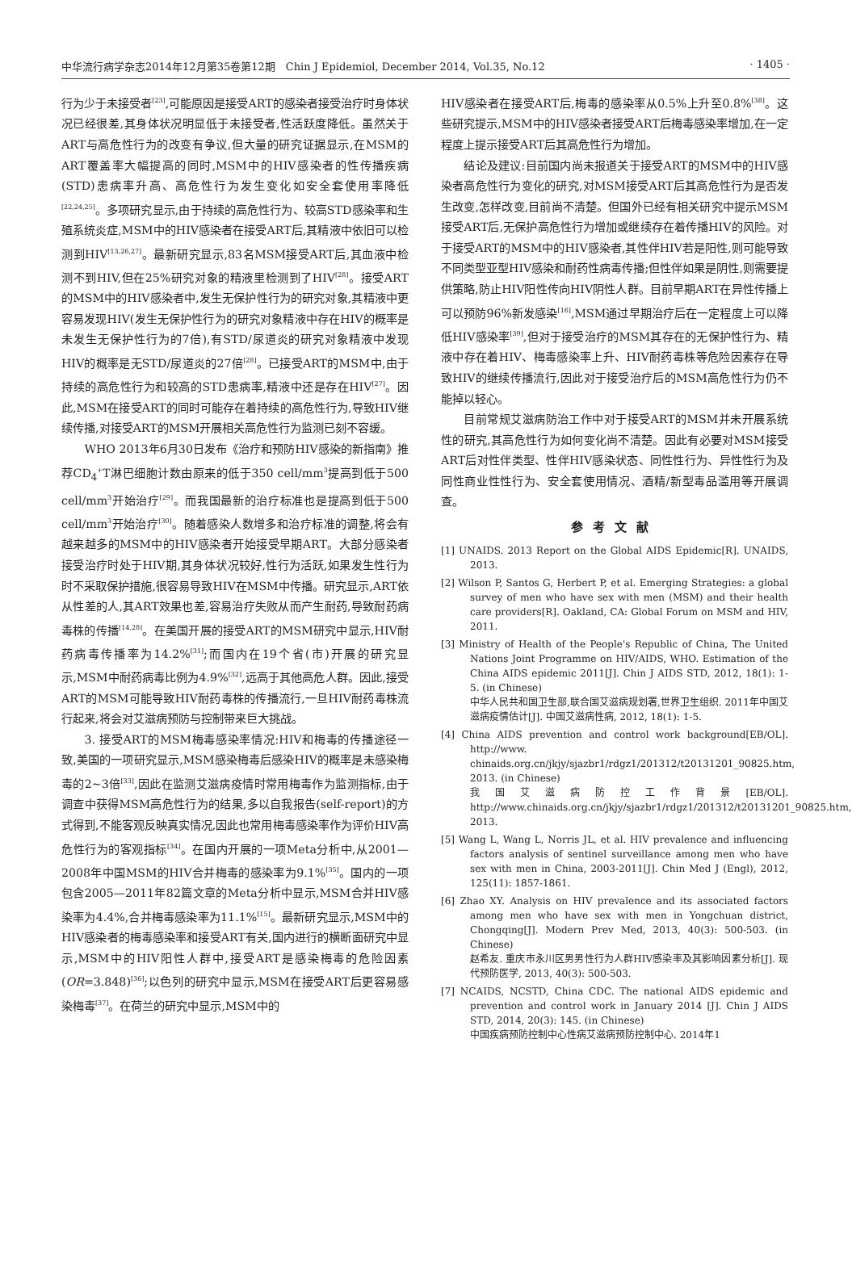中华流行病学杂志2014年12月第35卷第12期　Chin J Epidemiol, December 2014, Vol.35, No.12 · 1405 ·
行为少于未接受者<sup>[23]</sup>,可能原因是接受ART的感染者接受治疗时身体状况已经很差,其身体状况明显低于未接受者,性活跃度降低。虽然关于ART与高危性行为的改变有争议,但大量的研究证据显示,在MSM的ART覆盖率大幅提高的同时,MSM中的HIV感染者的性传播疾病(STD)患病率升高、高危性行为发生变化如安全套使用率降低<sup>[22,24,25]</sup>。多项研究显示,由于持续的高危性行为、较高STD感染率和生殖系统炎症,MSM中的HIV感染者在接受ART后,其精液中依旧可以检测到HIV<sup>[13,26,27]</sup>。最新研究显示,83名MSM接受ART后,其血液中检测不到HIV,但在25%研究对象的精液里检测到了HIV<sup>[28]</sup>。接受ART的MSM中的HIV感染者中,发生无保护性行为的研究对象,其精液中更容易发现HIV(发生无保护性行为的研究对象精液中存在HIV的概率是未发生无保护性行为的7倍),有STD/尿道炎的研究对象精液中发现HIV的概率是无STD/尿道炎的27倍<sup>[28]</sup>。已接受ART的MSM中,由于持续的高危性行为和较高的STD患病率,精液中还是存在HIV<sup>[27]</sup>。因此,MSM在接受ART的同时可能存在着持续的高危性行为,导致HIV继续传播,对接受ART的MSM开展相关高危性行为监测已刻不容缓。
WHO 2013年6月30日发布《治疗和预防HIV感染的新指南》推荐CD<sub>4</sub><sup>+</sup>T淋巴细胞计数由原来的低于350 cell/mm<sup>3</sup>提高到低于500 cell/mm<sup>3</sup>开始治疗<sup>[29]</sup>。而我国最新的治疗标准也是提高到低于500 cell/mm<sup>3</sup>开始治疗<sup>[30]</sup>。随着感染人数增多和治疗标准的调整,将会有越来越多的MSM中的HIV感染者开始接受早期ART。大部分感染者接受治疗时处于HIV期,其身体状况较好,性行为活跃,如果发生性行为时不采取保护措施,很容易导致HIV在MSM中传播。研究显示,ART依从性差的人,其ART效果也差,容易治疗失败从而产生耐药,导致耐药病毒株的传播<sup>[14,28]</sup>。在美国开展的接受ART的MSM研究中显示,HIV耐药病毒传播率为14.2%<sup>[31]</sup>;而国内在19个省(市)开展的研究显示,MSM中耐药病毒比例为4.9%<sup>[32]</sup>,远高于其他高危人群。因此,接受ART的MSM可能导致HIV耐药毒株的传播流行,一旦HIV耐药毒株流行起来,将会对艾滋病预防与控制带来巨大挑战。
3. 接受ART的MSM梅毒感染率情况:HIV和梅毒的传播途径一致,美国的一项研究显示,MSM感染梅毒后感染HIV的概率是未感染梅毒的2~3倍<sup>[33]</sup>,因此在监测艾滋病疫情时常用梅毒作为监测指标,由于调查中获得MSM高危性行为的结果,多以自我报告(self-report)的方式得到,不能客观反映真实情况,因此也常用梅毒感染率作为评价HIV高危性行为的客观指标<sup>[34]</sup>。在国内开展的一项Meta分析中,从2001—2008年中国MSM的HIV合并梅毒的感染率为9.1%<sup>[35]</sup>。国内的一项包含2005—2011年82篇文章的Meta分析中显示,MSM合并HIV感染率为4.4%,合并梅毒感染率为11.1%<sup>[15]</sup>。最新研究显示,MSM中的HIV感染者的梅毒感染率和接受ART有关,国内进行的横断面研究中显示,MSM中的HIV阳性人群中,接受ART是感染梅毒的危险因素(OR=3.848)<sup>[36]</sup>;以色列的研究中显示,MSM在接受ART后更容易感染梅毒<sup>[37]</sup>。在荷兰的研究中显示,MSM中的
HIV感染者在接受ART后,梅毒的感染率从0.5%上升至0.8%<sup>[38]</sup>。这些研究提示,MSM中的HIV感染者接受ART后梅毒感染率增加,在一定程度上提示接受ART后其高危性行为增加。
结论及建议:目前国内尚未报道关于接受ART的MSM中的HIV感染者高危性行为变化的研究,对MSM接受ART后其高危性行为是否发生改变,怎样改变,目前尚不清楚。但国外已经有相关研究中提示MSM接受ART后,无保护高危性行为增加或继续存在着传播HIV的风险。对于接受ART的MSM中的HIV感染者,其性伴HIV若是阳性,则可能导致不同类型亚型HIV感染和耐药性病毒传播;但性伴如果是阴性,则需要提供策略,防止HIV阳性传向HIV阴性人群。目前早期ART在异性传播上可以预防96%新发感染<sup>[16]</sup>,MSM通过早期治疗后在一定程度上可以降低HIV感染率<sup>[39]</sup>,但对于接受治疗的MSM其存在的无保护性行为、精液中存在着HIV、梅毒感染率上升、HIV耐药毒株等危险因素存在导致HIV的继续传播流行,因此对于接受治疗后的MSM高危性行为仍不能掉以轻心。
目前常规艾滋病防治工作中对于接受ART的MSM并未开展系统性的研究,其高危性行为如何变化尚不清楚。因此有必要对MSM接受ART后对性伴类型、性伴HIV感染状态、同性性行为、异性性行为及同性商业性性行为、安全套使用情况、酒精/新型毒品滥用等开展调查。
参考文献
[1] UNAIDS. 2013 Report on the Global AIDS Epidemic[R]. UNAIDS, 2013.
[2] Wilson P, Santos G, Herbert P, et al. Emerging Strategies: a global survey of men who have sex with men (MSM) and their health care providers[R]. Oakland, CA: Global Forum on MSM and HIV, 2011.
[3] Ministry of Health of the People's Republic of China, The United Nations Joint Programme on HIV/AIDS, WHO. Estimation of the China AIDS epidemic 2011[J]. Chin J AIDS STD, 2012, 18(1): 1-5. (in Chinese)
中华人民共和国卫生部,联合国艾滋病规划署,世界卫生组织. 2011年中国艾滋病疫情估计[J]. 中国艾滋病性病, 2012, 18(1): 1-5.
[4] China AIDS prevention and control work background[EB/OL]. http://www. chinaids.org.cn/jkjy/sjazbr1/rdgz1/201312/t20131201_90825.htm, 2013. (in Chinese)
我国艾滋病防控工作背景[EB/OL]. http://www.chinaids.org.cn/jkjy/sjazbr1/rdgz1/201312/t20131201_90825.htm, 2013.
[5] Wang L, Wang L, Norris JL, et al. HIV prevalence and influencing factors analysis of sentinel surveillance among men who have sex with men in China, 2003-2011[J]. Chin Med J (Engl), 2012, 125(11): 1857-1861.
[6] Zhao XY. Analysis on HIV prevalence and its associated factors among men who have sex with men in Yongchuan district, Chongqing[J]. Modern Prev Med, 2013, 40(3): 500-503. (in Chinese)
赵希友. 重庆市永川区男男性行为人群HIV感染率及其影响因素分析[J]. 现代预防医学, 2013, 40(3): 500-503.
[7] NCAIDS, NCSTD, China CDC. The national AIDS epidemic and prevention and control work in January 2014 [J]. Chin J AIDS STD, 2014, 20(3): 145. (in Chinese)
中国疾病预防控制中心性病艾滋病预防控制中心. 2014年1